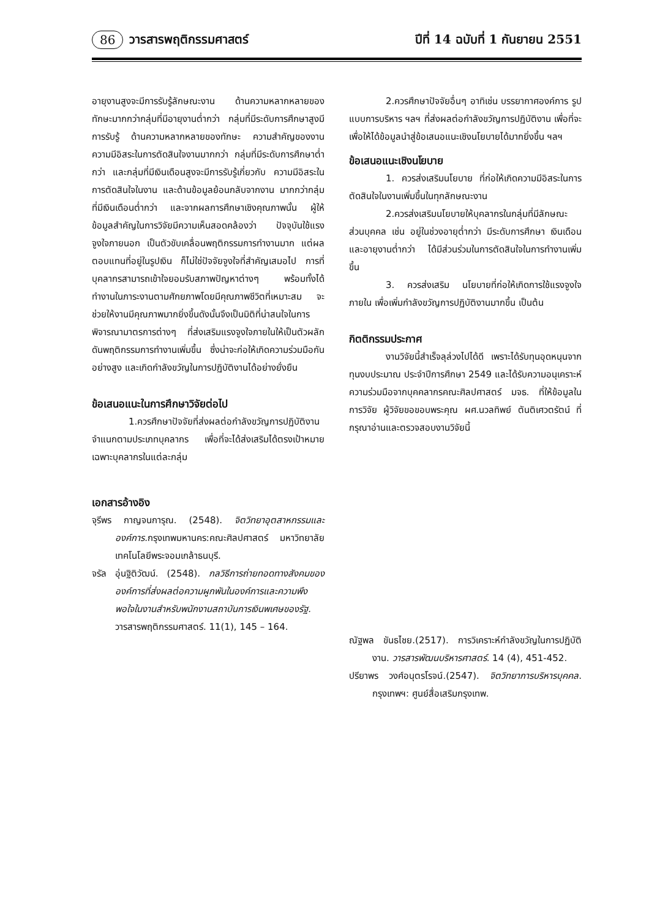86 วารสารพฤติกรรมศาสตร์ ปีที่ 14 ฉบับที่ 1 กันยายน 2551
อายุงานสูงจะมีการรับรู้ลักษณะงาน ด้านความหลากหลายของทักษะมากกว่ากลุ่มที่มีอายุงานต่ำกว่า กลุ่มที่มีระดับการศึกษาสูงมีการรับรู้ ด้านความหลากหลายของทักษะ ความสำคัญของงาน ความมีอิสระในการตัดสินใจงานมากกว่า กลุ่มที่มีระดับการศึกษาต่ำกว่า และกลุ่มที่มีเงินเดือนสูงจะมีการรับรู้เกี่ยวกับ ความมีอิสระในการตัดสินใจในงาน และด้านข้อมูลย้อนกลับจากงาน มากกว่ากลุ่มที่มีเงินเดือนต่ำกว่า และจากผลการศึกษาเชิงคุณภาพนั้น ผู้ให้ข้อมูลสำคัญในการวิจัยมีความเห็นสอดคล้องว่า ปัจจุบันใช้แรงจูงใจภายนอก เป็นตัวขับเคลื่อนพฤติกรรมการทำงานมาก แต่ผลตอบแทนที่อยู่ในรูปเงิน ก็ไม่ใช่ปัจจัยจูงใจที่สำคัญเสมอไป การที่บุคลากรสามารถเข้าใจยอมรับสภาพปัญหาต่างๆ พร้อมทั้งได้ทำงานในภาระงานตามศักยภาพโดยมีคุณภาพชีวิตที่เหมาะสม จะช่วยให้งานมีคุณภาพมากยิ่งขึ้นดังนั้นจึงเป็นมิติที่น่าสนใจในการพิจารณามาตรการต่างๆ ที่ส่งเสริมแรงจูงใจภายในให้เป็นตัวผลักดันพฤติกรรมการทำงานเพิ่มขึ้น ซึ่งน่าจะก่อให้เกิดความร่วมมือกันอย่างสูง และเกิดกำลังขวัญในการปฏิบัติงานได้อย่างยั่งยืน
ข้อเสนอแนะในการศึกษาวิจัยต่อไป
1.ควรศึกษาปัจจัยที่ส่งผลต่อกำลังขวัญการปฏิบัติงานจำแนกตามประเภทบุคลากร เพื่อที่จะได้ส่งเสริมได้ตรงเป้าหมายเฉพาะบุคลากรในแต่ละกลุ่ม
เอกสารอ้างอิง
จุรีพร กาญจนการุณ. (2548). จิตวิทยาอุตสาหกรรมและองค์การ. กรุงเทพมหานคร:คณะศิลปศาสตร์ มหาวิทยาลัยเทคโนโลยีพระจอมเกล้าธนบุรี.
จรัล อุ่นฐิติวัฒน์. (2548). กลวิธีการถ่ายทอดทางสังคมขององค์การที่ส่งผลต่อความผูกพันในองค์การและความพึงพอใจในงานสำหรับพนักงานสถาบันการเงินพเศษของรัฐ. วารสารพฤติกรรมศาสตร์. 11(1), 145 – 164.
2.ควรศึกษาปัจจัยอื่นๆ อาทิเช่น บรรยากาศองค์การ รูปแบบการบริหาร ฯลฯ ที่ส่งผลต่อกำลังขวัญการปฏิบัติงาน เพื่อที่จะเพื่อให้ได้ข้อมูลนำสู่ข้อเสนอแนะเชิงนโยบายได้มากยิ่งขึ้น ฯลฯ
ข้อเสนอแนะเชิงนโยบาย
1. ควรส่งเสริมนโยบาย ที่ก่อให้เกิดความมีอิสระในการตัดสินใจในงานเพิ่มขึ้นในทุกลักษณะงาน
2.ควรส่งเสริมนโยบายให้บุคลากรในกลุ่มที่มีลักษณะส่วนบุคคล เช่น อยู่ในช่วงอายุต่ำกว่า มีระดับการศึกษา เงินเดือน และอายุงานต่ำกว่า ได้มีส่วนร่วมในการตัดสินใจในการทำงานเพิ่มขึ้น
3. ควรส่งเสริม นโยบายที่ก่อให้เกิดการใช้แรงจูงใจภายใน เพื่อเพิ่มกำลังขวัญการปฏิบัติงานมากขึ้น เป็นต้น
กิตติกรรมประกาศ
งานวิจัยนี้สำเร็จลุล่วงไปได้ดี เพราะได้รับทุนอุดหนุนจากทุนงบประมาณ ประจำปีการศึกษา 2549 และได้รับความอนุเคราะห์ความร่วมมือจากบุคคลากรคณะศิลปศาสตร์ มจธ. ที่ให้ข้อมูลในการวิจัย ผู้วิจัยขอขอบพระคุณ ผศ.นวลทิพย์ ตันติเศวตรัตน์ ที่กรุณาอ่านและตรวจสอบงานวิจัยนี้
ณัฐพล ขันธไชย.(2517). การวิเคราะห์กำลังขวัญในการปฏิบัติงาน. วารสารพัฒนบริหารศาสตร์. 14 (4), 451-452.
ปรียาพร วงศ์อนุตรโรจน์.(2547). จิตวิทยาการบริหารบุคคล. กรุงเทพฯ: ศูนย์สื่อเสริมกรุงเทพ.